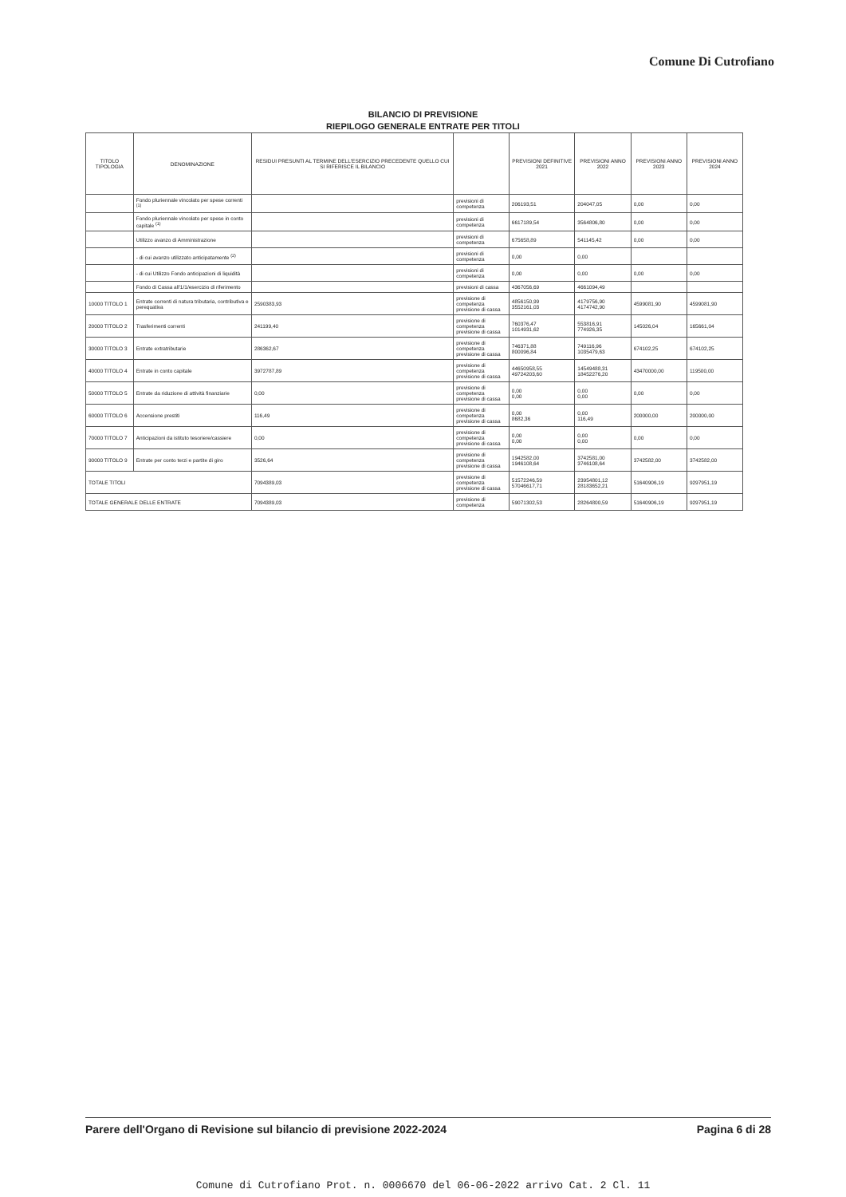Comune Di Cutrofiano
BILANCIO DI PREVISIONE
RIEPILOGO GENERALE ENTRATE PER TITOLI
| TITOLO TIPOLOGIA | DENOMINAZIONE | RESIDUI PRESUNTI AL TERMINE DELL'ESERCIZIO PRECEDENTE QUELLO CUI SI RIFERISCE IL BILANCIO | | PREVISIONI DEFINITIVE 2021 | PREVISIONI ANNO 2022 | PREVISIONI ANNO 2023 | PREVISIONI ANNO 2024 |
| --- | --- | --- | --- | --- | --- | --- | --- |
| | Fondo pluriennale vincolato per spese correnti <sup>(1)</sup> | | previsioni di competenza | 206193,51 | 204047,05 | 0,00 | 0,00 |
| | Fondo pluriennale vincolato per spese in conto capitale <sup>(1)</sup> | | previsioni di competenza | 6617189,54 | 3564806,80 | 0,00 | 0,00 |
| | Utilizzo avanzo di Amministrazione | | previsioni di competenza | 675658,89 | 541145,42 | 0,00 | 0,00 |
| | - di cui avanzo utilizzato anticipatamente <sup>(2)</sup> | | previsioni di competenza | 0,00 | 0,00 | | |
| | - di cui Utilizzo Fondo anticipazioni di liquidità | | previsioni di competenza | 0,00 | 0,00 | 0,00 | 0,00 |
| | Fondo di Cassa all'1/1/esercizio di riferimento | | previsioni di cassa | 4367056,69 | 4661094,49 | | |
| 10000 TITOLO 1 | Entrate correnti di natura tributaria, contributiva e perequativa | 2590383,93 | previsione di competenza previsione di cassa | 4856150,99 3552161,03 | 4179756,90 4174742,90 | 4599081,90 | 4599081,90 |
| 20000 TITOLO 2 | Trasferimenti correnti | 241199,40 | previsione di competenza previsione di cassa | 760376,47 1014931,62 | 553816,91 774926,35 | 145026,04 | 165661,04 |
| 30000 TITOLO 3 | Entrate extratributarie | 286362,67 | previsione di competenza previsione di cassa | 746371,88 800096,84 | 749116,96 1035479,63 | 674102,25 | 674102,25 |
| 40000 TITOLO 4 | Entrate in conto capitale | 3972787,89 | previsione di competenza previsione di cassa | 44650958,55 49724203,60 | 14549488,31 18452276,20 | 43470000,00 | 119500,00 |
| 50000 TITOLO 5 | Entrate da riduzione di attività finanziarie | 0,00 | previsione di competenza previsione di cassa | 0,00 0,00 | 0,00 0,00 | 0,00 | 0,00 |
| 60000 TITOLO 6 | Accensione prestiti | 116,49 | previsione di competenza previsione di cassa | 0,00 8682,36 | 0,00 116,49 | 200000,00 | 200000,00 |
| 70000 TITOLO 7 | Anticipazioni da istituto tesoriere/cassiere | 0,00 | previsione di competenza previsione di cassa | 0,00 0,00 | 0,00 0,00 | 0,00 | 0,00 |
| 90000 TITOLO 9 | Entrate per conto terzi e partite di giro | 3526,64 | previsione di competenza previsione di cassa | 1942582,00 1946108,64 | 3742581,00 3746108,64 | 3742582,00 | 3742582,00 |
| TOTALE TITOLI | | 7094389,03 | previsione di competenza previsione di cassa | 51572246,59 57046617,71 | 23954801,12 28183652,21 | 51640906,19 | 9297951,19 |
| TOTALE GENERALE DELLE ENTRATE | | 7094389,03 | previsione di competenza | 59071302,53 | 28264800,59 | 51640906,19 | 9297951,19 |
Parere dell'Organo di Revisione sul bilancio di previsione 2022-2024 Pagina 6 di 28
Comune di Cutrofiano Prot. n. 0006670 del 06-06-2022 arrivo Cat. 2 Cl. 11